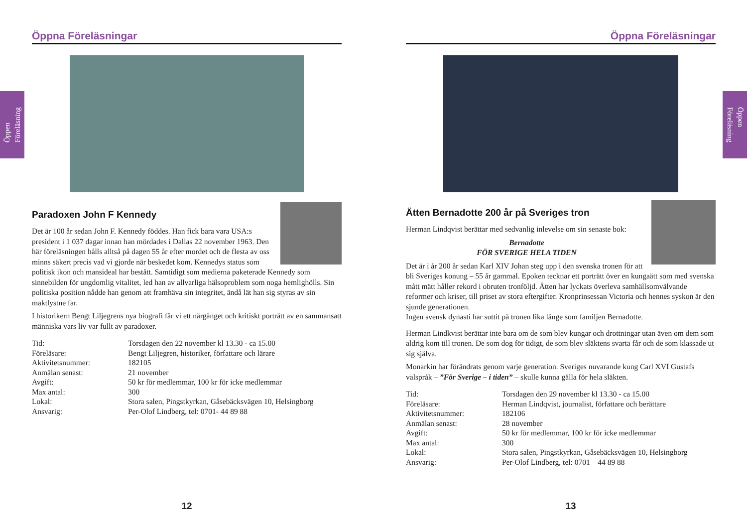Öppen
Föreläsning
Öppen
Föreläsning
Öppna Föreläsningar
Paradoxen John F Kennedy
Det är 100 år sedan John F. Kennedy föddes. Han fick bara vara USA:s president i 1 037 dagar innan han mördades i Dallas 22 november 1963. Den här föreläsningen hålls alltså på dagen 55 år efter mordet och de flesta av oss minns säkert precis vad vi gjorde när beskedet kom. Kennedys status som politisk ikon och mansideal har bestått. Samtidigt som medierna paketerade Kennedy som sinnebilden för ungdomlig vitalitet, led han av allvarliga hälsoproblem som noga hemlighölls. Sin politiska position nådde han genom att framhäva sin integritet, ändå lät han sig styras av sin maktlystne far.
I historikern Bengt Liljegrens nya biografi får vi ett närgånget och kritiskt porträtt av en sammansatt människa vars liv var fullt av paradoxer.
| Tid: | Torsdagen den 22 november kl 13.30 - ca 15.00 |
| Föreläsare: | Bengt Liljegren, historiker, författare och lärare |
| Aktivitetsnummer: | 182105 |
| Anmälan senast: | 21 november |
| Avgift: | 50 kr för medlemmar, 100 kr för icke medlemmar |
| Max antal: | 300 |
| Lokal: | Stora salen, Pingstkyrkan, Gåsebäcksvägen 10, Helsingborg |
| Ansvarig: | Per-Olof Lindberg, tel: 0701- 44 89 88 |
12
Öppna Föreläsningar
Ätten Bernadotte 200 år på Sveriges tron
Herman Lindqvist berättar med sedvanlig inlevelse om sin senaste bok:
Bernadotte
FÖR SVERIGE HELA TIDEN
Det är i år 200 år sedan Karl XIV Johan steg upp i den svenska tronen för att bli Sveriges konung – 55 år gammal. Epoken tecknar ett porträtt över en kungaätt som med svenska mått mätt håller rekord i obruten tronföljd. Ätten har lyckats överleva samhällsomvälvande reformer och kriser, till priset av stora eftergifter. Kronprinsessan Victoria och hennes syskon är den sjunde generationen.
Ingen svensk dynasti har suttit på tronen lika länge som familjen Bernadotte.
Herman Lindkvist berättar inte bara om de som blev kungar och drottningar utan även om dem som aldrig kom till tronen. De som dog för tidigt, de som blev släktens svarta får och de som klassade ut sig själva.
Monarkin har förändrats genom varje generation. Sveriges nuvarande kung Carl XVI Gustafs valspråk – ”För Sverige – i tiden” – skulle kunna gälla för hela släkten.
| Tid: | Torsdagen den 29 november kl 13.30 - ca 15.00 |
| Föreläsare: | Herman Lindqvist, journalist, författare och berättare |
| Aktivitetsnummer: | 182106 |
| Anmälan senast: | 28 november |
| Avgift: | 50 kr för medlemmar, 100 kr för icke medlemmar |
| Max antal: | 300 |
| Lokal: | Stora salen, Pingstkyrkan, Gåsebäcksvägen 10, Helsingborg |
| Ansvarig: | Per-Olof Lindberg, tel: 0701 – 44 89 88 |
13